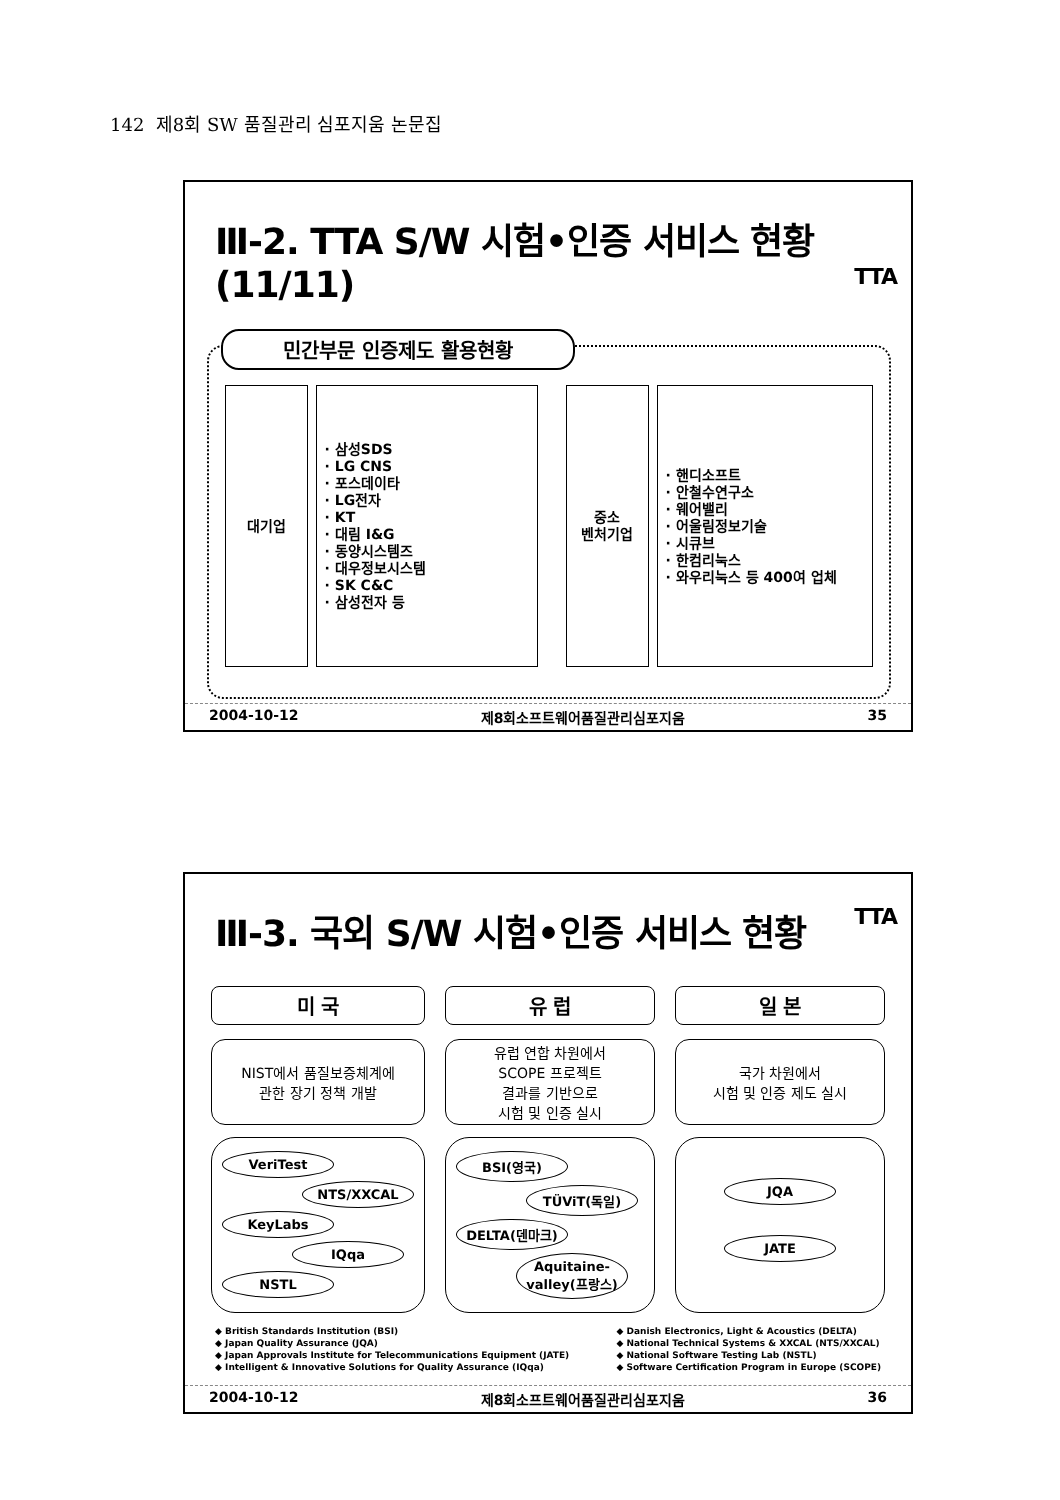142 제8회 SW 품질관리 심포지움 논문집
Ⅲ-2. TTA S/W 시험•인증 서비스 현황 (11/11) TTA
민간부문 인증제도 활용현황
대기업 · 삼성SDS
· LG CNS
· 포스데이타
· LG전자
· KT
· 대림 I&G
· 동양시스템즈
· 대우정보시스템
· SK C&C
· 삼성전자 등
중소
벤처기업
· 핸디소프트
· 안철수연구소
· 웨어밸리
· 어울림정보기술
· 시큐브
· 한컴리눅스
· 와우리눅스 등 400여 업체
2004-10-12 제8회소프트웨어품질관리심포지움 35
Ⅲ-3. 국외 S/W 시험•인증 서비스 현황 TTA
미 국
NIST에서 품질보증체계에
관한 장기 정책 개발
VeriTest
NTS/XXCAL
KeyLabs
IQqa
NSTL
유 럽
유럽 연합 차원에서
SCOPE 프로젝트
결과를 기반으로
시험 및 인증 실시
BSI(영국)
TÜViT(독일)
DELTA(덴마크)
Aquitaine-valley(프랑스)
일 본
국가 차원에서
시험 및 인증 제도 실시
JQA
JATE
◆ British Standards Institution (BSI)
◆ Japan Quality Assurance (JQA)
◆ Japan Approvals Institute for Telecommunications Equipment (JATE)
◆ Intelligent & Innovative Solutions for Quality Assurance (IQqa)
◆ Danish Electronics, Light & Acoustics (DELTA)
◆ National Technical Systems & XXCAL (NTS/XXCAL)
◆ National Software Testing Lab (NSTL)
◆ Software Certification Program in Europe (SCOPE)
2004-10-12 제8회소프트웨어품질관리심포지움 36